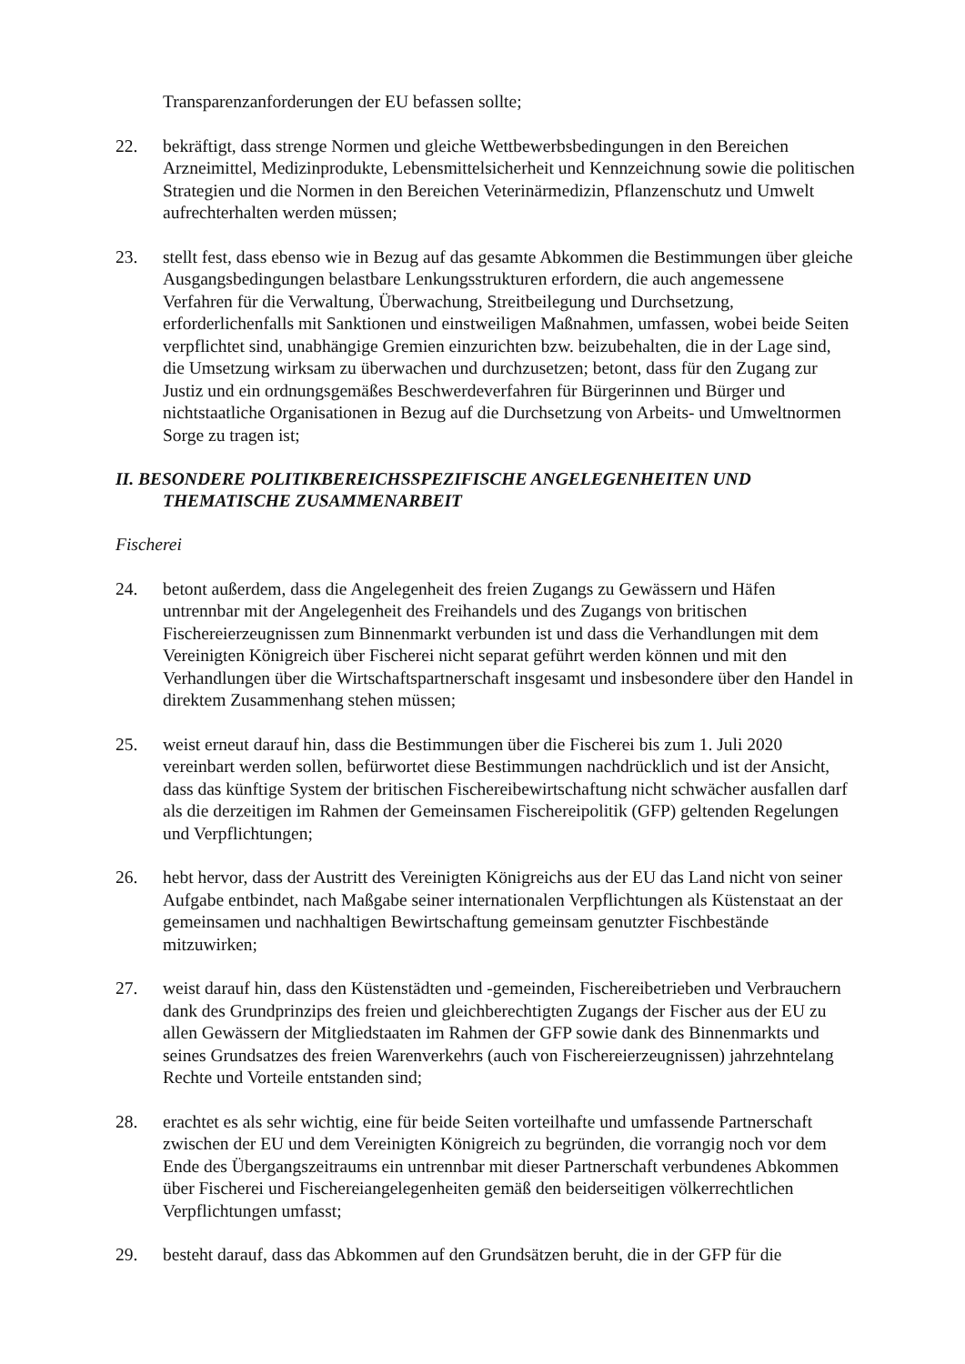Transparenzanforderungen der EU befassen sollte;
22. bekräftigt, dass strenge Normen und gleiche Wettbewerbsbedingungen in den Bereichen Arzneimittel, Medizinprodukte, Lebensmittelsicherheit und Kennzeichnung sowie die politischen Strategien und die Normen in den Bereichen Veterinärmedizin, Pflanzenschutz und Umwelt aufrechterhalten werden müssen;
23. stellt fest, dass ebenso wie in Bezug auf das gesamte Abkommen die Bestimmungen über gleiche Ausgangsbedingungen belastbare Lenkungsstrukturen erfordern, die auch angemessene Verfahren für die Verwaltung, Überwachung, Streitbeilegung und Durchsetzung, erforderlichenfalls mit Sanktionen und einstweiligen Maßnahmen, umfassen, wobei beide Seiten verpflichtet sind, unabhängige Gremien einzurichten bzw. beizubehalten, die in der Lage sind, die Umsetzung wirksam zu überwachen und durchzusetzen; betont, dass für den Zugang zur Justiz und ein ordnungsgemäßes Beschwerdeverfahren für Bürgerinnen und Bürger und nichtstaatliche Organisationen in Bezug auf die Durchsetzung von Arbeits- und Umweltnormen Sorge zu tragen ist;
II. BESONDERE POLITIKBEREICHSSPEZIFISCHE ANGELEGENHEITEN UND THEMATISCHE ZUSAMMENARBEIT
Fischerei
24. betont außerdem, dass die Angelegenheit des freien Zugangs zu Gewässern und Häfen untrennbar mit der Angelegenheit des Freihandels und des Zugangs von britischen Fischereierzeugnissen zum Binnenmarkt verbunden ist und dass die Verhandlungen mit dem Vereinigten Königreich über Fischerei nicht separat geführt werden können und mit den Verhandlungen über die Wirtschaftspartnerschaft insgesamt und insbesondere über den Handel in direktem Zusammenhang stehen müssen;
25. weist erneut darauf hin, dass die Bestimmungen über die Fischerei bis zum 1. Juli 2020 vereinbart werden sollen, befürwortet diese Bestimmungen nachdrücklich und ist der Ansicht, dass das künftige System der britischen Fischereibewirtschaftung nicht schwächer ausfallen darf als die derzeitigen im Rahmen der Gemeinsamen Fischereipolitik (GFP) geltenden Regelungen und Verpflichtungen;
26. hebt hervor, dass der Austritt des Vereinigten Königreichs aus der EU das Land nicht von seiner Aufgabe entbindet, nach Maßgabe seiner internationalen Verpflichtungen als Küstenstaat an der gemeinsamen und nachhaltigen Bewirtschaftung gemeinsam genutzter Fischbestände mitzuwirken;
27. weist darauf hin, dass den Küstenstädten und -gemeinden, Fischereibetrieben und Verbrauchern dank des Grundprinzips des freien und gleichberechtigten Zugangs der Fischer aus der EU zu allen Gewässern der Mitgliedstaaten im Rahmen der GFP sowie dank des Binnenmarkts und seines Grundsatzes des freien Warenverkehrs (auch von Fischereierzeugnissen) jahrzehntelang Rechte und Vorteile entstanden sind;
28. erachtet es als sehr wichtig, eine für beide Seiten vorteilhafte und umfassende Partnerschaft zwischen der EU und dem Vereinigten Königreich zu begründen, die vorrangig noch vor dem Ende des Übergangszeitraums ein untrennbar mit dieser Partnerschaft verbundenes Abkommen über Fischerei und Fischereiangelegenheiten gemäß den beiderseitigen völkerrechtlichen Verpflichtungen umfasst;
29. besteht darauf, dass das Abkommen auf den Grundsätzen beruht, die in der GFP für die